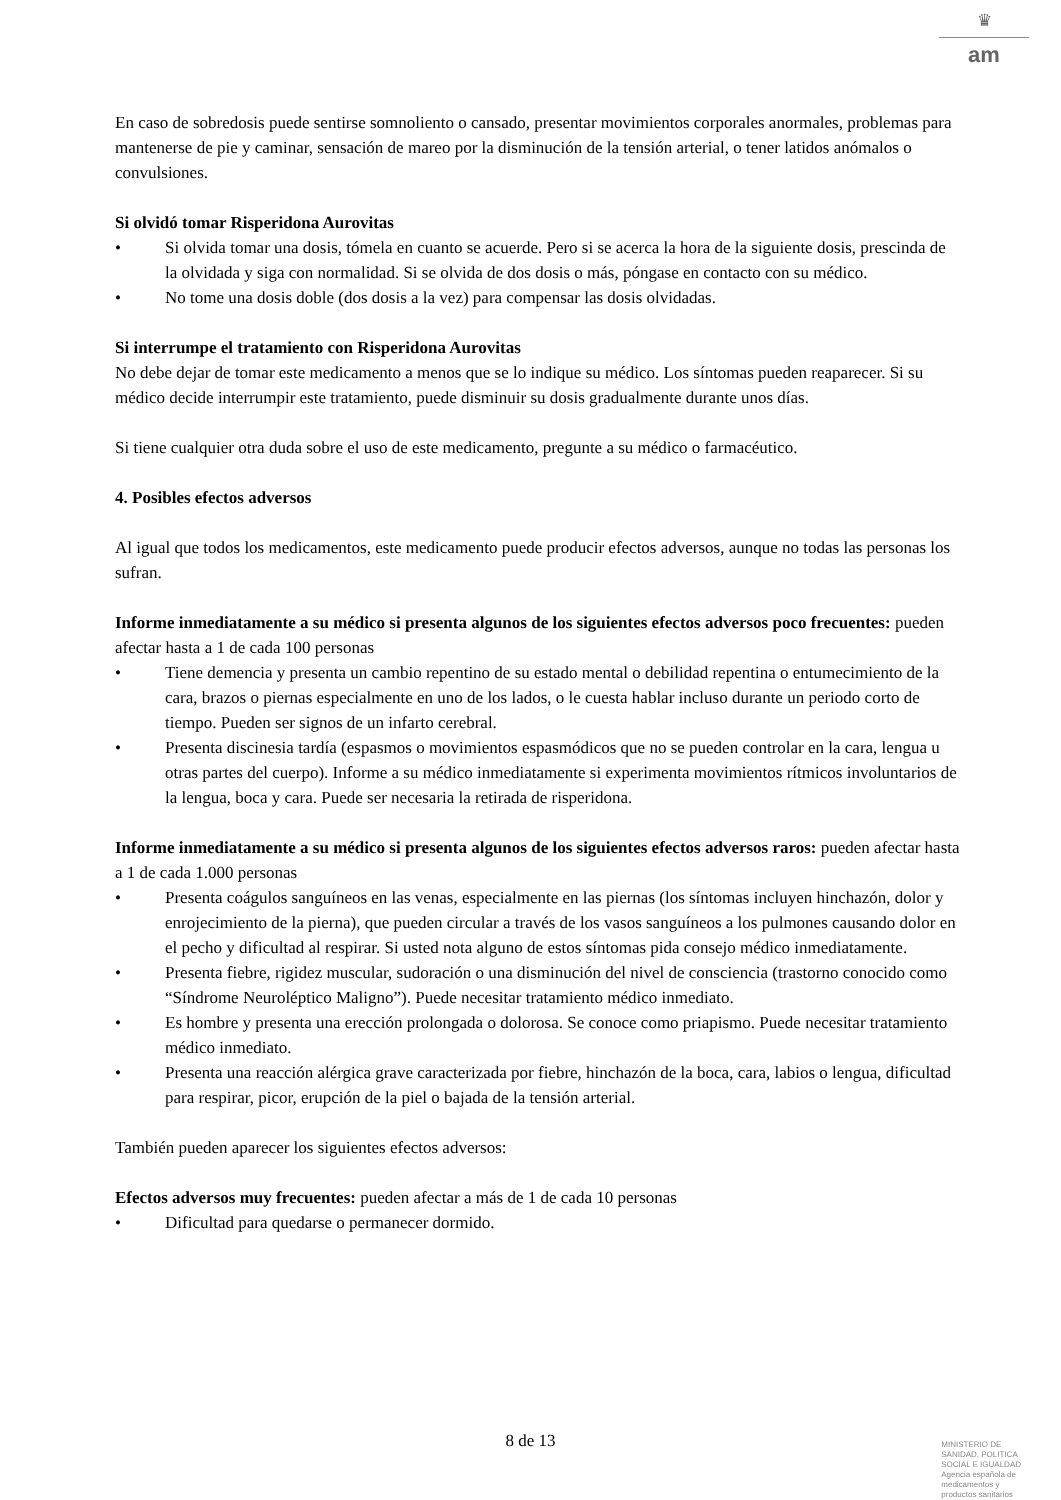♛
am
En caso de sobredosis puede sentirse somnoliento o cansado, presentar movimientos corporales anormales, problemas para mantenerse de pie y caminar, sensación de mareo por la disminución de la tensión arterial, o tener latidos anómalos o convulsiones.
Si olvidó tomar Risperidona Aurovitas
• Si olvida tomar una dosis, tómela en cuanto se acuerde. Pero si se acerca la hora de la siguiente dosis, prescinda de la olvidada y siga con normalidad. Si se olvida de dos dosis o más, póngase en contacto con su médico.
• No tome una dosis doble (dos dosis a la vez) para compensar las dosis olvidadas.
Si interrumpe el tratamiento con Risperidona Aurovitas
No debe dejar de tomar este medicamento a menos que se lo indique su médico. Los síntomas pueden reaparecer. Si su médico decide interrumpir este tratamiento, puede disminuir su dosis gradualmente durante unos días.
Si tiene cualquier otra duda sobre el uso de este medicamento, pregunte a su médico o farmacéutico.
4. Posibles efectos adversos
Al igual que todos los medicamentos, este medicamento puede producir efectos adversos, aunque no todas las personas los sufran.
Informe inmediatamente a su médico si presenta algunos de los siguientes efectos adversos poco frecuentes: pueden afectar hasta a 1 de cada 100 personas
• Tiene demencia y presenta un cambio repentino de su estado mental o debilidad repentina o entumecimiento de la cara, brazos o piernas especialmente en uno de los lados, o le cuesta hablar incluso durante un periodo corto de tiempo. Pueden ser signos de un infarto cerebral.
• Presenta discinesia tardía (espasmos o movimientos espasmódicos que no se pueden controlar en la cara, lengua u otras partes del cuerpo). Informe a su médico inmediatamente si experimenta movimientos rítmicos involuntarios de la lengua, boca y cara. Puede ser necesaria la retirada de risperidona.
Informe inmediatamente a su médico si presenta algunos de los siguientes efectos adversos raros: pueden afectar hasta a 1 de cada 1.000 personas
• Presenta coágulos sanguíneos en las venas, especialmente en las piernas (los síntomas incluyen hinchazón, dolor y enrojecimiento de la pierna), que pueden circular a través de los vasos sanguíneos a los pulmones causando dolor en el pecho y dificultad al respirar. Si usted nota alguno de estos síntomas pida consejo médico inmediatamente.
• Presenta fiebre, rigidez muscular, sudoración o una disminución del nivel de consciencia (trastorno conocido como “Síndrome Neuroléptico Maligno”). Puede necesitar tratamiento médico inmediato.
• Es hombre y presenta una erección prolongada o dolorosa. Se conoce como priapismo. Puede necesitar tratamiento médico inmediato.
• Presenta una reacción alérgica grave caracterizada por fiebre, hinchazón de la boca, cara, labios o lengua, dificultad para respirar, picor, erupción de la piel o bajada de la tensión arterial.
También pueden aparecer los siguientes efectos adversos:
Efectos adversos muy frecuentes: pueden afectar a más de 1 de cada 10 personas
• Dificultad para quedarse o permanecer dormido.
8 de 13
MINISTERIO DE
SANIDAD, POLITICA
SOCIAL E IGUALDAD
Agencia española de
medicamentos y
productos sanitarios